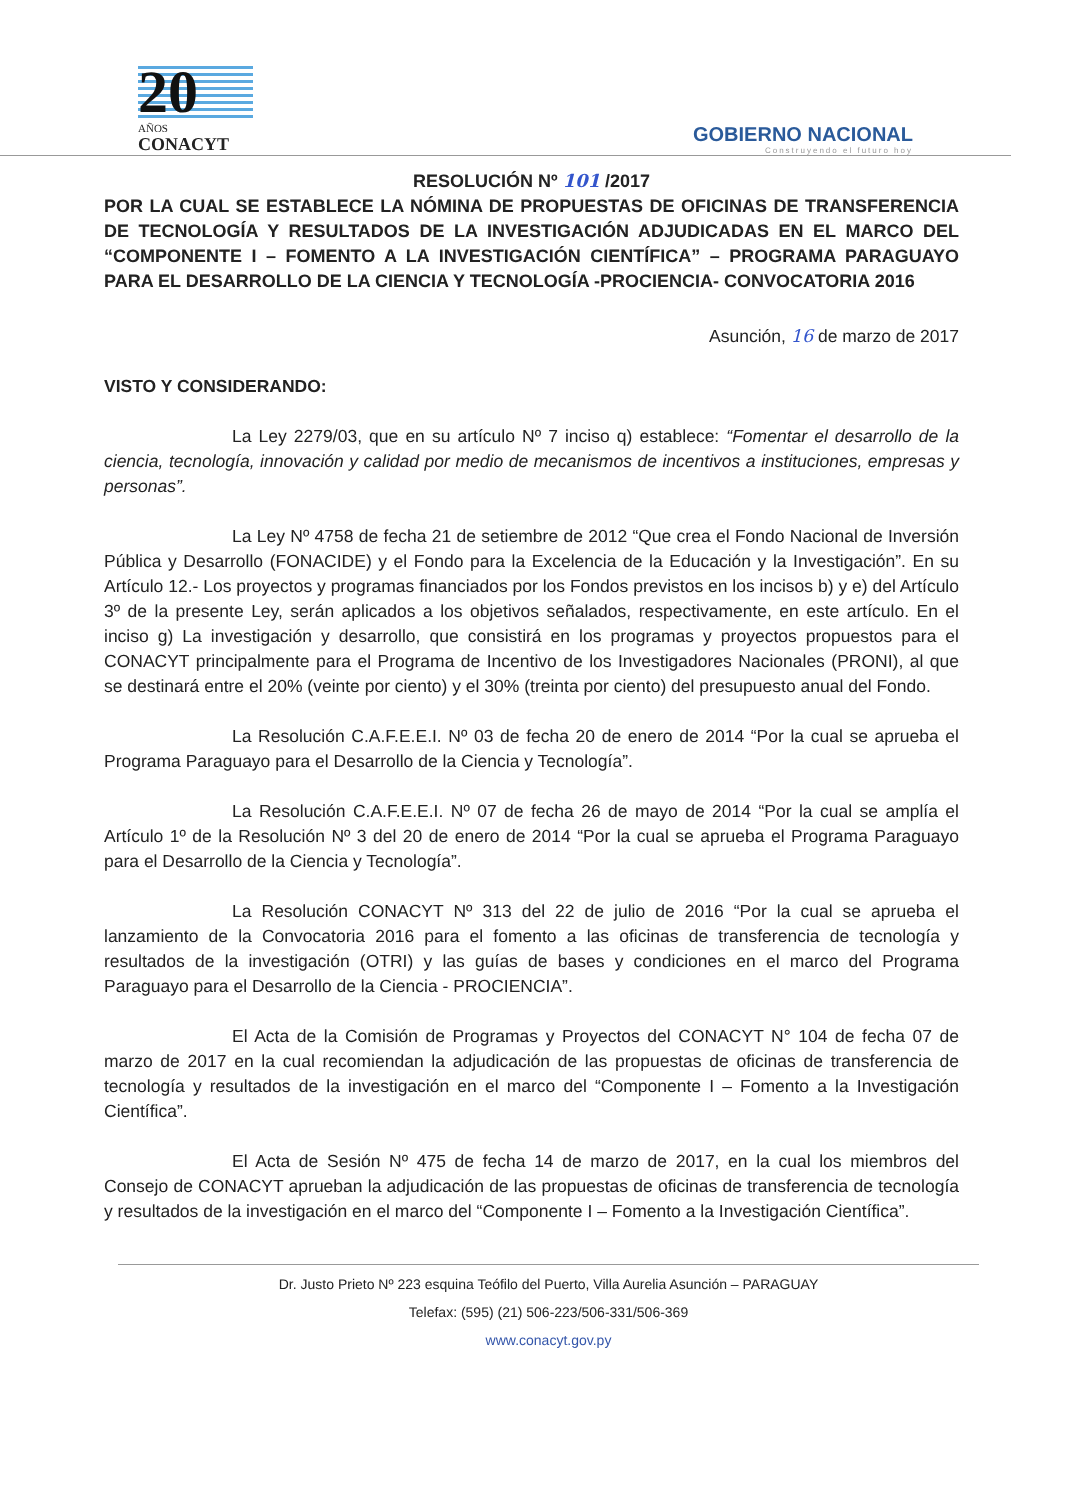20
AÑOS
CONACYT
GOBIERNO NACIONAL
Construyendo el futuro hoy
RESOLUCIÓN Nº 101 /2017
POR LA CUAL SE ESTABLECE LA NÓMINA DE PROPUESTAS DE OFICINAS DE TRANSFERENCIA DE TECNOLOGÍA Y RESULTADOS DE LA INVESTIGACIÓN ADJUDICADAS EN EL MARCO DEL “COMPONENTE I – FOMENTO A LA INVESTIGACIÓN CIENTÍFICA” – PROGRAMA PARAGUAYO PARA EL DESARROLLO DE LA CIENCIA Y TECNOLOGÍA -PROCIENCIA- CONVOCATORIA 2016
Asunción, 16 de marzo de 2017
VISTO Y CONSIDERANDO:
La Ley 2279/03, que en su artículo Nº 7 inciso q) establece: “Fomentar el desarrollo de la ciencia, tecnología, innovación y calidad por medio de mecanismos de incentivos a instituciones, empresas y personas”.
La Ley Nº 4758 de fecha 21 de setiembre de 2012 “Que crea el Fondo Nacional de Inversión Pública y Desarrollo (FONACIDE) y el Fondo para la Excelencia de la Educación y la Investigación”. En su Artículo 12.- Los proyectos y programas financiados por los Fondos previstos en los incisos b) y e) del Artículo 3º de la presente Ley, serán aplicados a los objetivos señalados, respectivamente, en este artículo. En el inciso g) La investigación y desarrollo, que consistirá en los programas y proyectos propuestos para el CONACYT principalmente para el Programa de Incentivo de los Investigadores Nacionales (PRONI), al que se destinará entre el 20% (veinte por ciento) y el 30% (treinta por ciento) del presupuesto anual del Fondo.
La Resolución C.A.F.E.E.I. Nº 03 de fecha 20 de enero de 2014 “Por la cual se aprueba el Programa Paraguayo para el Desarrollo de la Ciencia y Tecnología”.
La Resolución C.A.F.E.E.I. Nº 07 de fecha 26 de mayo de 2014 “Por la cual se amplía el Artículo 1º de la Resolución Nº 3 del 20 de enero de 2014 “Por la cual se aprueba el Programa Paraguayo para el Desarrollo de la Ciencia y Tecnología”.
La Resolución CONACYT Nº 313 del 22 de julio de 2016 “Por la cual se aprueba el lanzamiento de la Convocatoria 2016 para el fomento a las oficinas de transferencia de tecnología y resultados de la investigación (OTRI) y las guías de bases y condiciones en el marco del Programa Paraguayo para el Desarrollo de la Ciencia - PROCIENCIA”.
El Acta de la Comisión de Programas y Proyectos del CONACYT N° 104 de fecha 07 de marzo de 2017 en la cual recomiendan la adjudicación de las propuestas de oficinas de transferencia de tecnología y resultados de la investigación en el marco del “Componente I – Fomento a la Investigación Científica”.
El Acta de Sesión Nº 475 de fecha 14 de marzo de 2017, en la cual los miembros del Consejo de CONACYT aprueban la adjudicación de las propuestas de oficinas de transferencia de tecnología y resultados de la investigación en el marco del “Componente I – Fomento a la Investigación Científica”.
Dr. Justo Prieto Nº 223 esquina Teófilo del Puerto, Villa Aurelia Asunción – PARAGUAY
Telefax: (595) (21) 506-223/506-331/506-369
www.conacyt.gov.py